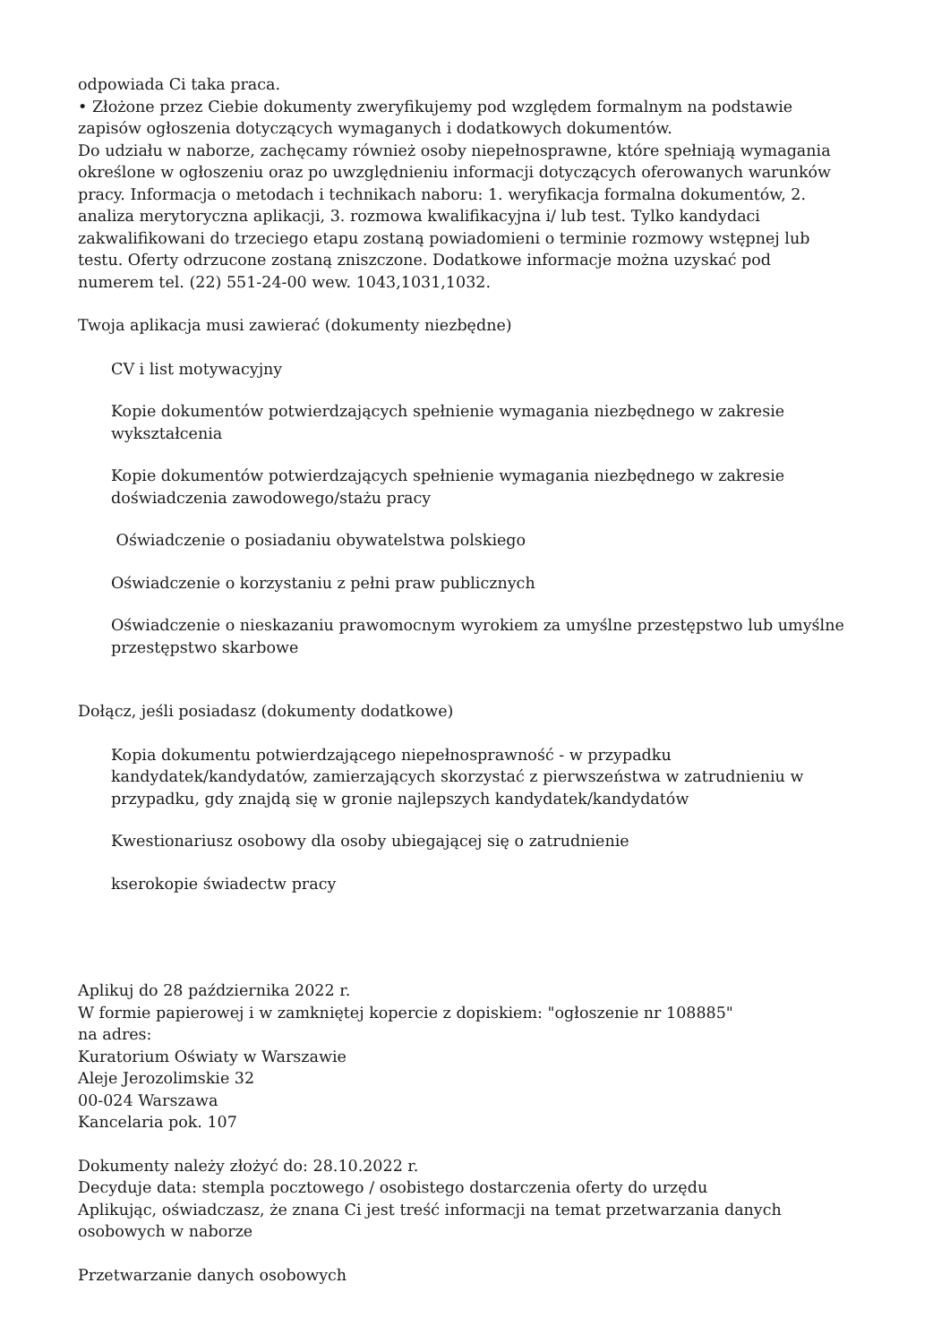odpowiada Ci taka praca.
• Złożone przez Ciebie dokumenty zweryfikujemy pod względem formalnym na podstawie zapisów ogłoszenia dotyczących wymaganych i dodatkowych dokumentów.
Do udziału w naborze, zachęcamy również osoby niepełnosprawne, które spełniają wymagania określone w ogłoszeniu oraz po uwzględnieniu informacji dotyczących oferowanych warunków pracy. Informacja o metodach i technikach naboru: 1. weryfikacja formalna dokumentów, 2. analiza merytoryczna aplikacji, 3. rozmowa kwalifikacyjna i/ lub test. Tylko kandydaci zakwalifikowani do trzeciego etapu zostaną powiadomieni o terminie rozmowy wstępnej lub testu. Oferty odrzucone zostaną zniszczone. Dodatkowe informacje można uzyskać pod numerem tel. (22) 551-24-00 wew. 1043,1031,1032.
Twoja aplikacja musi zawierać (dokumenty niezbędne)
CV i list motywacyjny
Kopie dokumentów potwierdzających spełnienie wymagania niezbędnego w zakresie wykształcenia
Kopie dokumentów potwierdzających spełnienie wymagania niezbędnego w zakresie doświadczenia zawodowego/stażu pracy
Oświadczenie o posiadaniu obywatelstwa polskiego
Oświadczenie o korzystaniu z pełni praw publicznych
Oświadczenie o nieskazaniu prawomocnym wyrokiem za umyślne przestępstwo lub umyślne przestępstwo skarbowe
Dołącz, jeśli posiadasz (dokumenty dodatkowe)
Kopia dokumentu potwierdzającego niepełnosprawność - w przypadku kandydatek/kandydatów, zamierzających skorzystać z pierwszeństwa w zatrudnieniu w przypadku, gdy znajdą się w gronie najlepszych kandydatek/kandydatów
Kwestionariusz osobowy dla osoby ubiegającej się o zatrudnienie
kserokopie świadectw pracy
Aplikuj do 28 października 2022 r.
W formie papierowej i w zamkniętej kopercie z dopiskiem: "ogłoszenie nr 108885"
na adres:
Kuratorium Oświaty w Warszawie
Aleje Jerozolimskie 32
00-024 Warszawa
Kancelaria pok. 107
Dokumenty należy złożyć do: 28.10.2022 r.
Decyduje data: stempla pocztowego / osobistego dostarczenia oferty do urzędu
Aplikując, oświadczasz, że znana Ci jest treść informacji na temat przetwarzania danych osobowych w naborze
Przetwarzanie danych osobowych